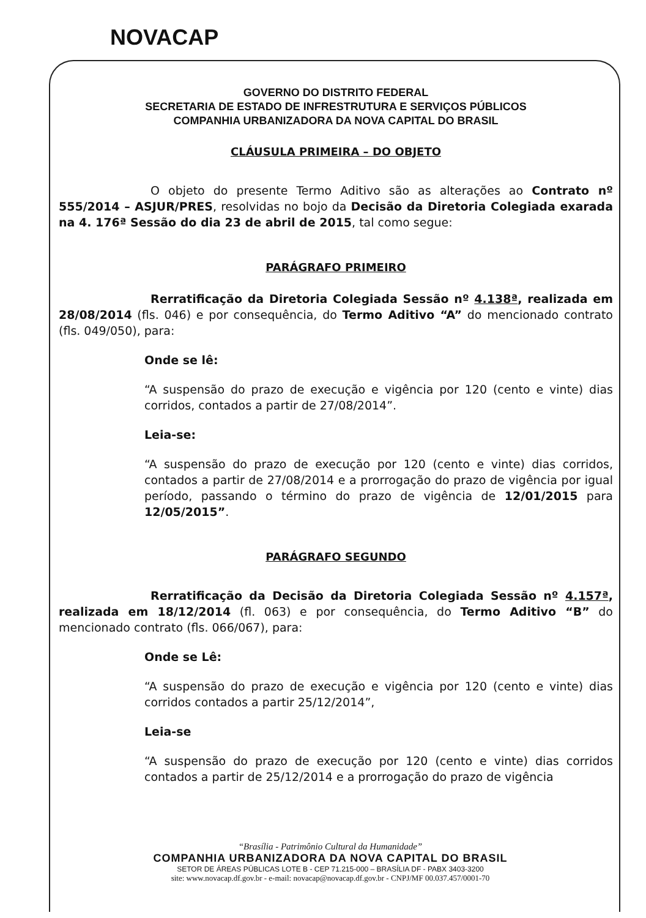NOVACAP
GOVERNO DO DISTRITO FEDERAL
SECRETARIA DE ESTADO DE INFRESTRUTURA E SERVIÇOS PÚBLICOS
COMPANHIA URBANIZADORA DA NOVA CAPITAL DO BRASIL
CLÁUSULA PRIMEIRA – DO OBJETO
O objeto do presente Termo Aditivo são as alterações ao Contrato nº 555/2014 – ASJUR/PRES, resolvidas no bojo da Decisão da Diretoria Colegiada exarada na 4. 176ª Sessão do dia 23 de abril de 2015, tal como segue:
PARÁGRAFO PRIMEIRO
Rerratificação da Diretoria Colegiada Sessão nº 4.138ª, realizada em 28/08/2014 (fls. 046) e por consequência, do Termo Aditivo “A” do mencionado contrato (fls. 049/050), para:
Onde se lê:
“A suspensão do prazo de execução e vigência por 120 (cento e vinte) dias corridos, contados a partir de 27/08/2014”.
Leia-se:
“A suspensão do prazo de execução por 120 (cento e vinte) dias corridos, contados a partir de 27/08/2014 e a prorrogação do prazo de vigência por igual período, passando o término do prazo de vigência de 12/01/2015 para 12/05/2015”.
PARÁGRAFO SEGUNDO
Rerratificação da Decisão da Diretoria Colegiada Sessão nº 4.157ª, realizada em 18/12/2014 (fl. 063) e por consequência, do Termo Aditivo “B” do mencionado contrato (fls. 066/067), para:
Onde se Lê:
“A suspensão do prazo de execução e vigência por 120 (cento e vinte) dias corridos contados a partir 25/12/2014”,
Leia-se
“A suspensão do prazo de execução por 120 (cento e vinte) dias corridos contados a partir de 25/12/2014 e a prorrogação do prazo de vigência
“Brasília - Patrimônio Cultural da Humanidade”
COMPANHIA URBANIZADORA DA NOVA CAPITAL DO BRASIL
SETOR DE ÁREAS PÚBLICAS LOTE B - CEP 71.215-000 – BRASÍLIA DF - PABX 3403-3200
site: www.novacap.df.gov.br - e-mail: novacap@novacap.df.gov.br - CNPJ/MF 00.037.457/0001-70